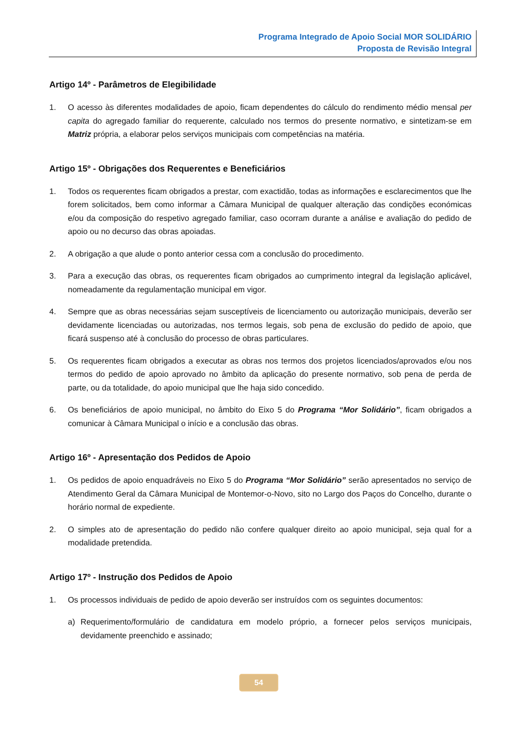Programa Integrado de Apoio Social MOR SOLIDÁRIO
Proposta de Revisão Integral
Artigo 14º - Parâmetros de Elegibilidade
1. O acesso às diferentes modalidades de apoio, ficam dependentes do cálculo do rendimento médio mensal per capita do agregado familiar do requerente, calculado nos termos do presente normativo, e sintetizam-se em Matriz própria, a elaborar pelos serviços municipais com competências na matéria.
Artigo 15º - Obrigações dos Requerentes e Beneficiários
1. Todos os requerentes ficam obrigados a prestar, com exactidão, todas as informações e esclarecimentos que lhe forem solicitados, bem como informar a Câmara Municipal de qualquer alteração das condições económicas e/ou da composição do respetivo agregado familiar, caso ocorram durante a análise e avaliação do pedido de apoio ou no decurso das obras apoiadas.
2. A obrigação a que alude o ponto anterior cessa com a conclusão do procedimento.
3. Para a execução das obras, os requerentes ficam obrigados ao cumprimento integral da legislação aplicável, nomeadamente da regulamentação municipal em vigor.
4. Sempre que as obras necessárias sejam susceptíveis de licenciamento ou autorização municipais, deverão ser devidamente licenciadas ou autorizadas, nos termos legais, sob pena de exclusão do pedido de apoio, que ficará suspenso até à conclusão do processo de obras particulares.
5. Os requerentes ficam obrigados a executar as obras nos termos dos projetos licenciados/aprovados e/ou nos termos do pedido de apoio aprovado no âmbito da aplicação do presente normativo, sob pena de perda de parte, ou da totalidade, do apoio municipal que lhe haja sido concedido.
6. Os beneficiários de apoio municipal, no âmbito do Eixo 5 do Programa “Mor Solidário”, ficam obrigados a comunicar à Câmara Municipal o início e a conclusão das obras.
Artigo 16º - Apresentação dos Pedidos de Apoio
1. Os pedidos de apoio enquadráveis no Eixo 5 do Programa “Mor Solidário” serão apresentados no serviço de Atendimento Geral da Câmara Municipal de Montemor-o-Novo, sito no Largo dos Paços do Concelho, durante o horário normal de expediente.
2. O simples ato de apresentação do pedido não confere qualquer direito ao apoio municipal, seja qual for a modalidade pretendida.
Artigo 17º - Instrução dos Pedidos de Apoio
1. Os processos individuais de pedido de apoio deverão ser instruídos com os seguintes documentos:
a) Requerimento/formulário de candidatura em modelo próprio, a fornecer pelos serviços municipais, devidamente preenchido e assinado;
54